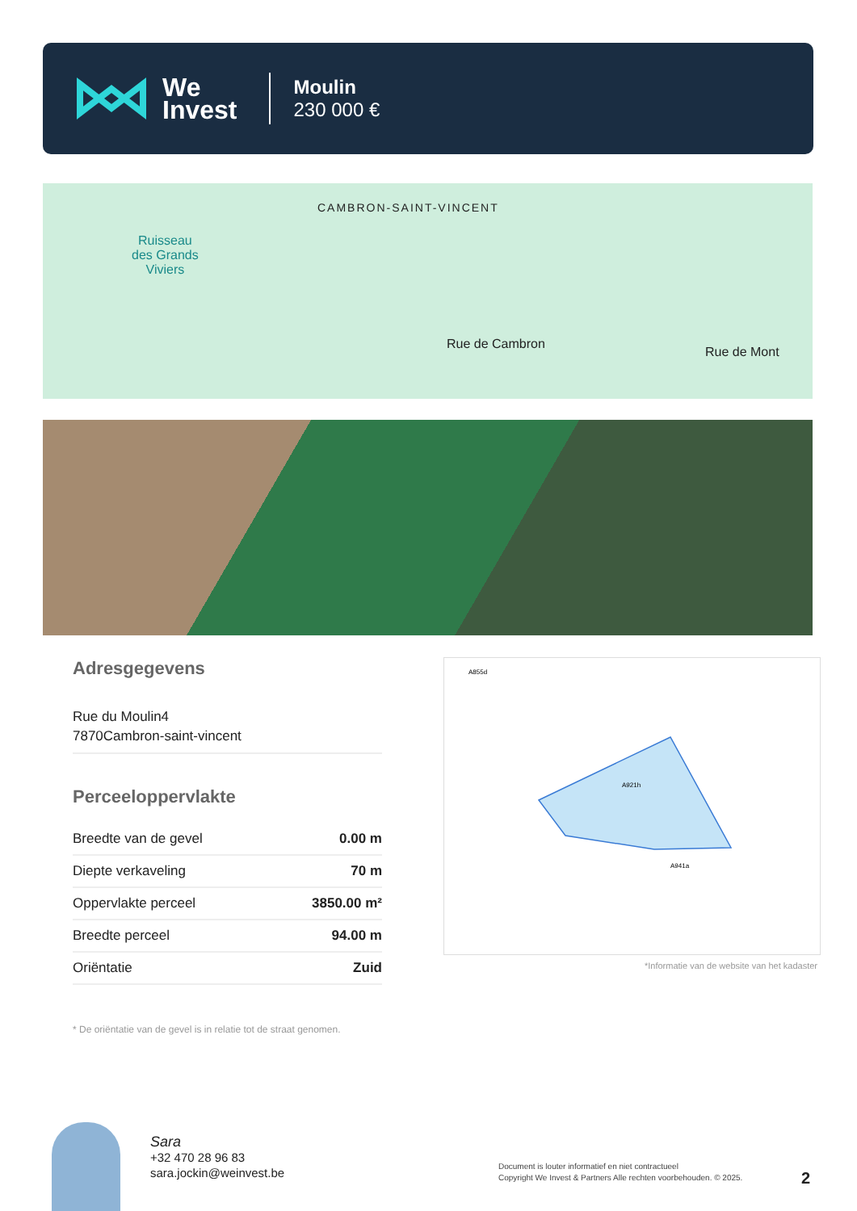We
Invest
Moulin
230 000 €
CAMBRON-SAINT-VINCENT
Ruisseau
des Grands
Viviers
Rue de Cambron
Rue de Mont
Adresgegevens
Rue du Moulin4
7870Cambron-saint-vincent
Perceeloppervlakte
| Breedte van de gevel | 0.00 m |
| Diepte verkaveling | 70 m |
| Oppervlakte perceel | 3850.00 m² |
| Breedte perceel | 94.00 m |
| Oriëntatie | Zuid |
* De oriëntatie van de gevel is in relatie tot de straat genomen.
A921h
A855d
A941a
*Informatie van de website van het kadaster
Sara
+32 470 28 96 83
sara.jockin@weinvest.be
Document is louter informatief en niet contractueel
Copyright We Invest & Partners Alle rechten voorbehouden. © 2025.
2